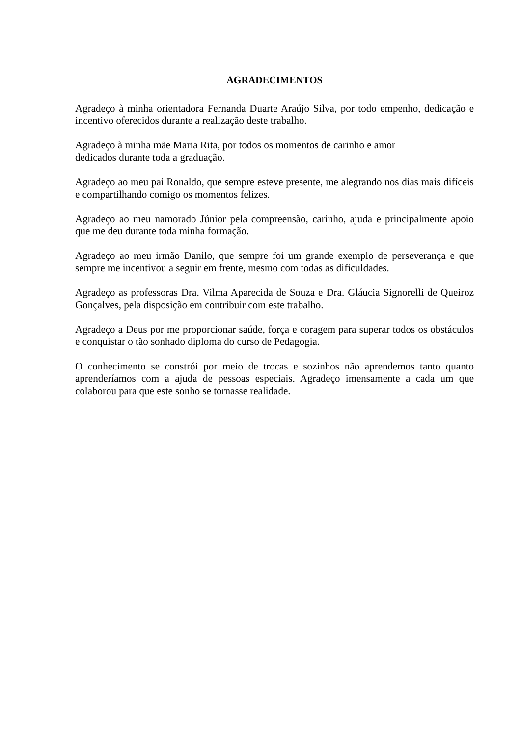AGRADECIMENTOS
Agradeço à minha orientadora Fernanda Duarte Araújo Silva, por todo empenho, dedicação e incentivo oferecidos durante a realização deste trabalho.
Agradeço à minha mãe Maria Rita, por todos os momentos de carinho e amor
dedicados durante toda a graduação.
Agradeço ao meu pai Ronaldo, que sempre esteve presente, me alegrando nos dias mais difíceis e compartilhando comigo os momentos felizes.
Agradeço ao meu namorado Júnior pela compreensão, carinho, ajuda e principalmente apoio que me deu durante toda minha formação.
Agradeço ao meu irmão Danilo, que sempre foi um grande exemplo de perseverança e que sempre me incentivou a seguir em frente, mesmo com todas as dificuldades.
Agradeço as professoras Dra. Vilma Aparecida de Souza e Dra. Gláucia Signorelli de Queiroz Gonçalves, pela disposição em contribuir com este trabalho.
Agradeço a Deus por me proporcionar saúde, força e coragem para superar todos os obstáculos e conquistar o tão sonhado diploma do curso de Pedagogia.
O conhecimento se constrói por meio de trocas e sozinhos não aprendemos tanto quanto aprenderíamos com a ajuda de pessoas especiais. Agradeço imensamente a cada um que colaborou para que este sonho se tornasse realidade.